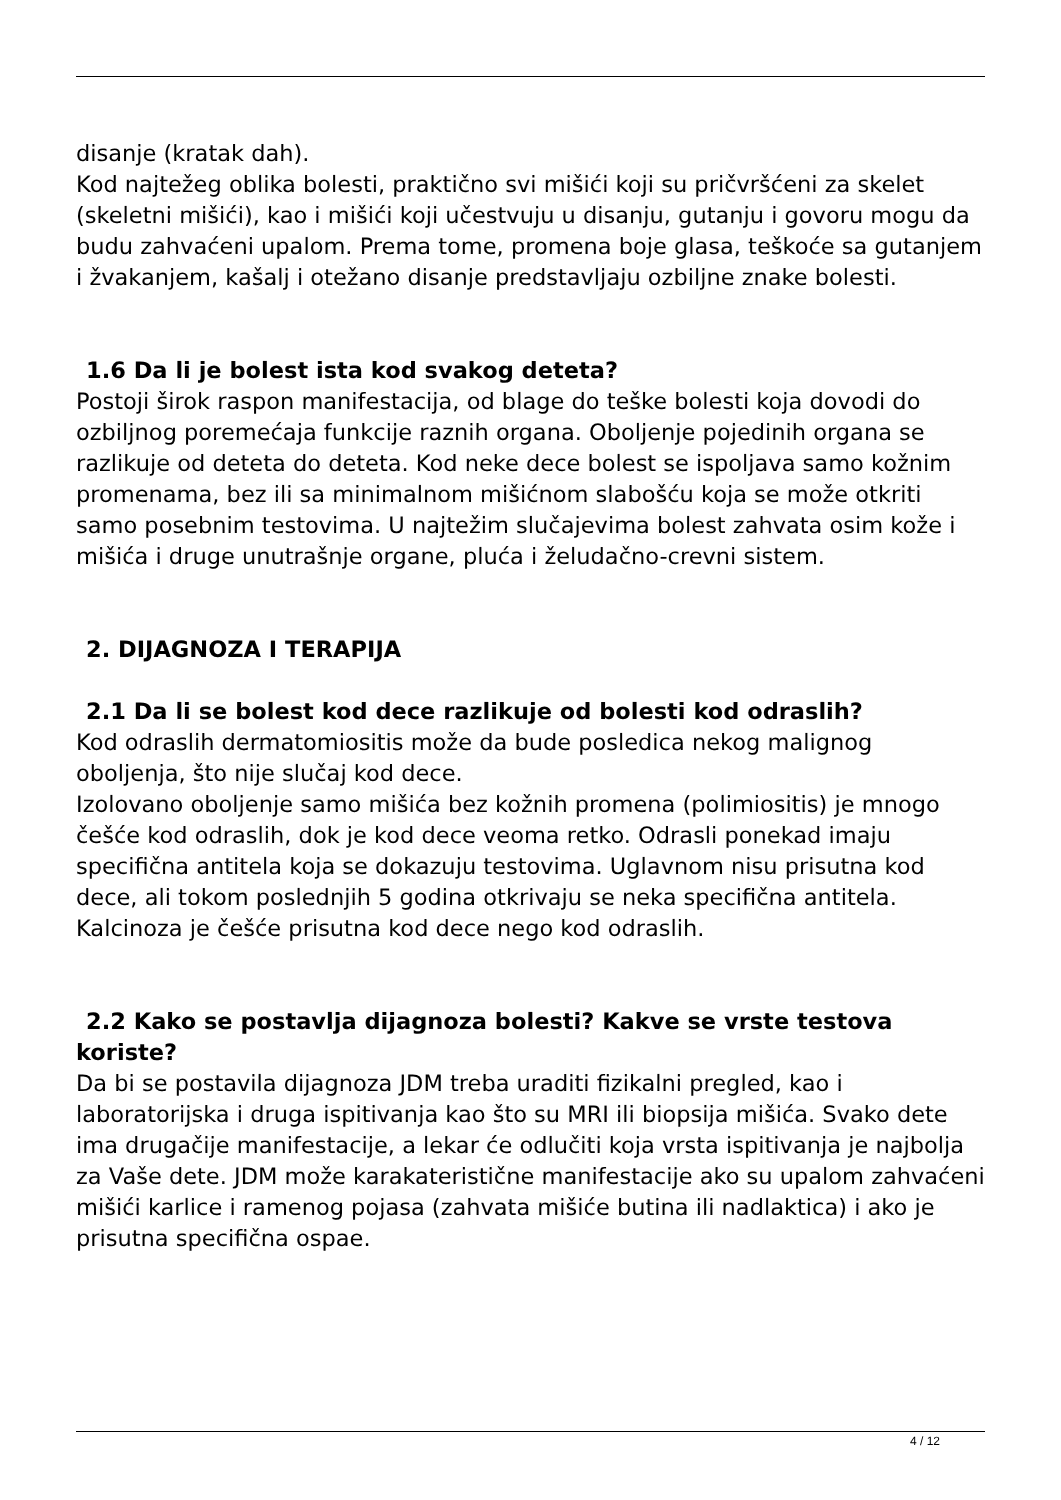disanje (kratak dah).
Kod najtežeg oblika bolesti, praktično svi mišići koji su pričvršćeni za skelet (skeletni mišići), kao i mišići koji učestvuju u disanju, gutanju i govoru mogu da budu zahvaćeni upalom. Prema tome, promena boje glasa, teškoće sa gutanjem i žvakanjem, kašalj i otežano disanje predstavljaju ozbiljne znake bolesti.
1.6 Da li je bolest ista kod svakog deteta?
Postoji širok raspon manifestacija, od blage do teške bolesti koja dovodi do ozbiljnog poremećaja funkcije raznih organa. Oboljenje pojedinih organa se razlikuje od deteta do deteta. Kod neke dece bolest se ispoljava samo kožnim promenama, bez ili sa minimalnom mišićnom slabošću koja se može otkriti samo posebnim testovima. U najtežim slučajevima bolest zahvata osim kože i mišića i druge unutrašnje organe, pluća i želudačno-crevni sistem.
2. DIJAGNOZA I TERAPIJA
2.1 Da li se bolest kod dece razlikuje od bolesti kod odraslih?
Kod odraslih dermatomiositis može da bude posledica nekog malignog oboljenja, što nije slučaj kod dece.
Izolovano oboljenje samo mišića bez kožnih promena (polimiositis) je mnogo češće kod odraslih, dok je kod dece veoma retko. Odrasli ponekad imaju specifična antitela koja se dokazuju testovima. Uglavnom nisu prisutna kod dece, ali tokom poslednjih 5 godina otkrivaju se neka specifična antitela. Kalcinoza je češće prisutna kod dece nego kod odraslih.
2.2 Kako se postavlja dijagnoza bolesti? Kakve se vrste testova koriste?
Da bi se postavila dijagnoza JDM treba uraditi fizikalni pregled, kao i laboratorijska i druga ispitivanja kao što su MRI ili biopsija mišića. Svako dete ima drugačije manifestacije, a lekar će odlučiti koja vrsta ispitivanja je najbolja za Vaše dete. JDM može karakateristične manifestacije ako su upalom zahvaćeni mišići karlice i ramenog pojasa (zahvata mišiće butina ili nadlaktica) i ako je prisutna specifična ospae.
4 / 12